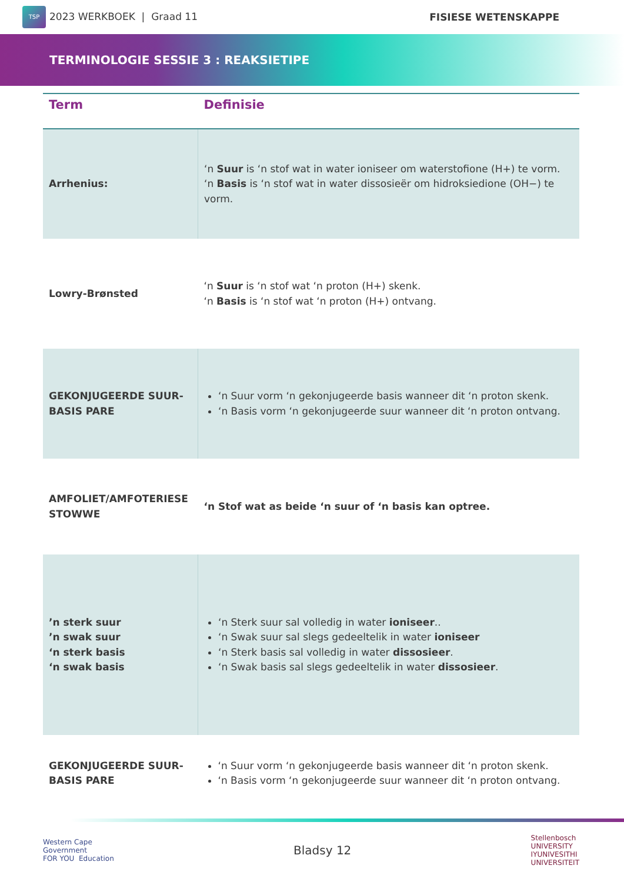TSP 2023 WERKBOEK | Graad 11 FISIESE WETENSKAPPE
TERMINOLOGIE SESSIE 3 : REAKSIETIPE
| Term | Definisie |
| --- | --- |
| Arrhenius: | ‘n Suur is ‘n stof wat in water ioniseer om waterstofione (H+) te vorm. ‘n Basis is ‘n stof wat in water dissosieër om hidroksiedione (OH−) te vorm. |
| Lowry-Brønsted | ‘n Suur is ‘n stof wat ‘n proton (H+) skenk. ‘n Basis is ‘n stof wat ‘n proton (H+) ontvang. |
| GEKONJUGEERDE SUUR-BASIS PARE | ‘n Suur vorm ‘n gekonjugeerde basis wanneer dit ‘n proton skenk. ‘n Basis vorm ‘n gekonjugeerde suur wanneer dit ‘n proton ontvang. |
| AMFOLIET/AMFOTERIESE STOWWE | ‘n Stof wat as beide ‘n suur of ‘n basis kan optree. |
| ’n sterk suur ’n swak suur ‘n sterk basis ‘n swak basis | ‘n Sterk suur sal volledig in water ioniseer .. ‘n Swak suur sal slegs gedeeltelik in water ioniseer ‘n Sterk basis sal volledig in water dissosieer . ‘n Swak basis sal slegs gedeeltelik in water dissosieer . |
| GEKONJUGEERDE SUUR-BASIS PARE | ‘n Suur vorm ‘n gekonjugeerde basis wanneer dit ‘n proton skenk. ‘n Basis vorm ‘n gekonjugeerde suur wanneer dit ‘n proton ontvang. |
Western Cape
Government
FOR YOU Education
Bladsy 12
Stellenbosch
UNIVERSITY
IYUNIVESITHI
UNIVERSITEIT